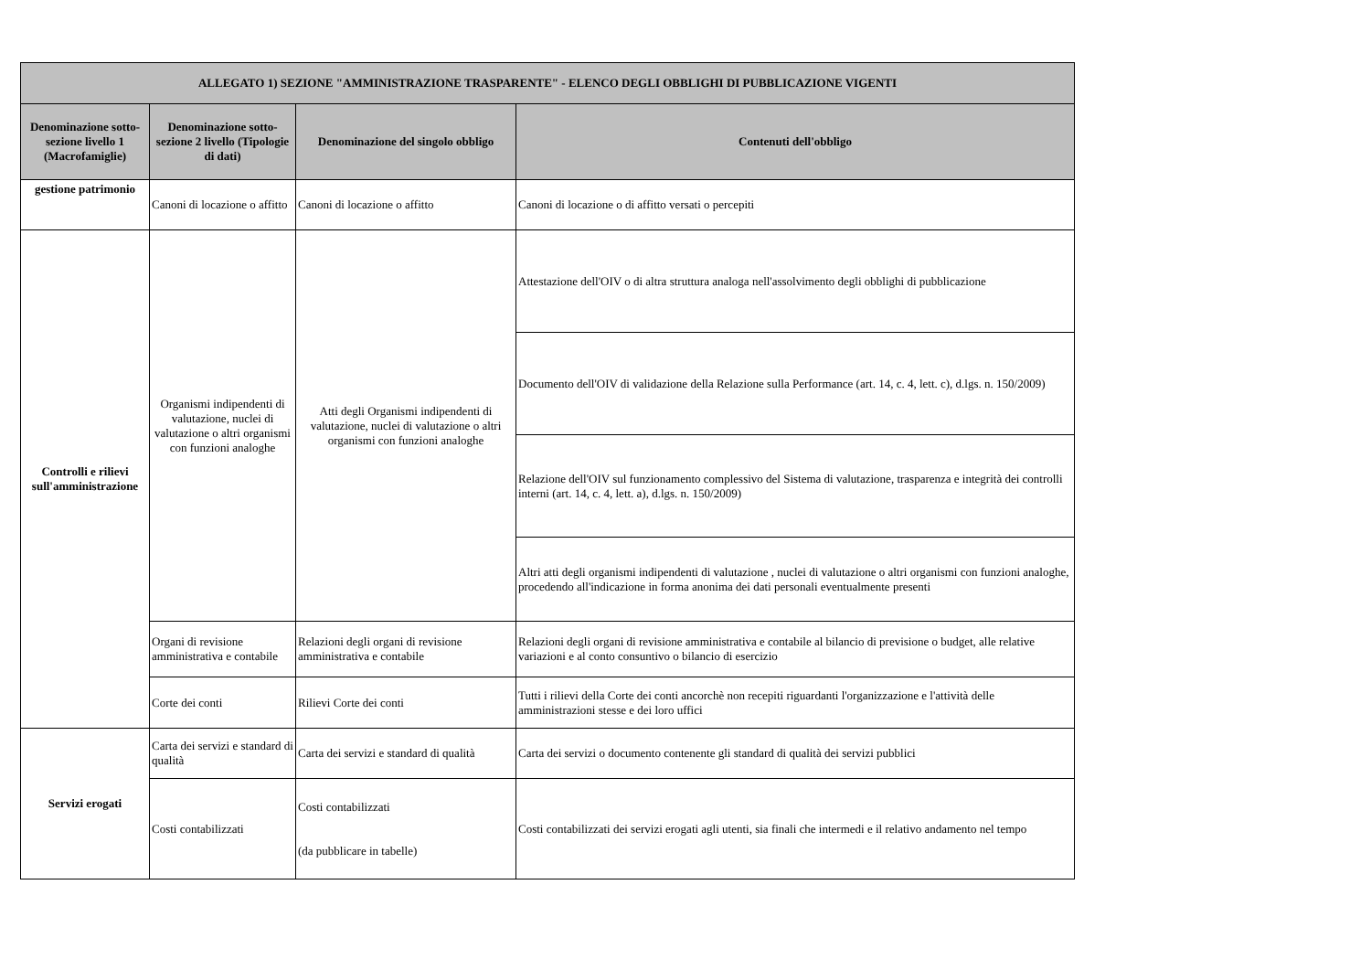| ALLEGATO 1) SEZIONE "AMMINISTRAZIONE TRASPARENTE" - ELENCO DEGLI OBBLIGHI DI PUBBLICAZIONE VIGENTI | | | |
| --- | --- | --- | --- |
| Denominazione sotto-sezione livello 1 (Macrofamiglie) | Denominazione sotto-sezione 2 livello (Tipologie di dati) | Denominazione del singolo obbligo | Contenuti dell'obbligo |
| gestione patrimonio | Canoni di locazione o affitto | Canoni di locazione o affitto | Canoni di locazione o di affitto versati o percepiti |
| Controlli e rilievi sull'amministrazione | Organismi indipendenti di valutazione, nuclei di valutazione o altri organismi con funzioni analoghe | Atti degli Organismi indipendenti di valutazione, nuclei di valutazione o altri organismi con funzioni analoghe | Attestazione dell'OIV o di altra struttura analoga nell'assolvimento degli obblighi di pubblicazione |
| | | | Documento dell'OIV di validazione della Relazione sulla Performance (art. 14, c. 4, lett. c), d.lgs. n. 150/2009) |
| | | | Relazione dell'OIV sul funzionamento complessivo del Sistema di valutazione, trasparenza e integrità dei controlli interni (art. 14, c. 4, lett. a), d.lgs. n. 150/2009) |
| | | | Altri atti degli organismi indipendenti di valutazione , nuclei di valutazione o altri organismi con funzioni analoghe, procedendo all'indicazione in forma anonima dei dati personali eventualmente presenti |
| | Organi di revisione amministrativa e contabile | Relazioni degli organi di revisione amministrativa e contabile | Relazioni degli organi di revisione amministrativa e contabile al bilancio di previsione o budget, alle relative variazioni e al conto consuntivo o bilancio di esercizio |
| | Corte dei conti | Rilievi Corte dei conti | Tutti i rilievi della Corte dei conti ancorchè non recepiti riguardanti l'organizzazione e l'attività delle amministrazioni stesse e dei loro uffici |
| Servizi erogati | Carta dei servizi e standard di qualità | Carta dei servizi e standard di qualità | Carta dei servizi o documento contenente gli standard di qualità dei servizi pubblici |
| | Costi contabilizzati | Costi contabilizzati (da pubblicare in tabelle) | Costi contabilizzati dei servizi erogati agli utenti, sia finali che intermedi e il relativo andamento nel tempo |